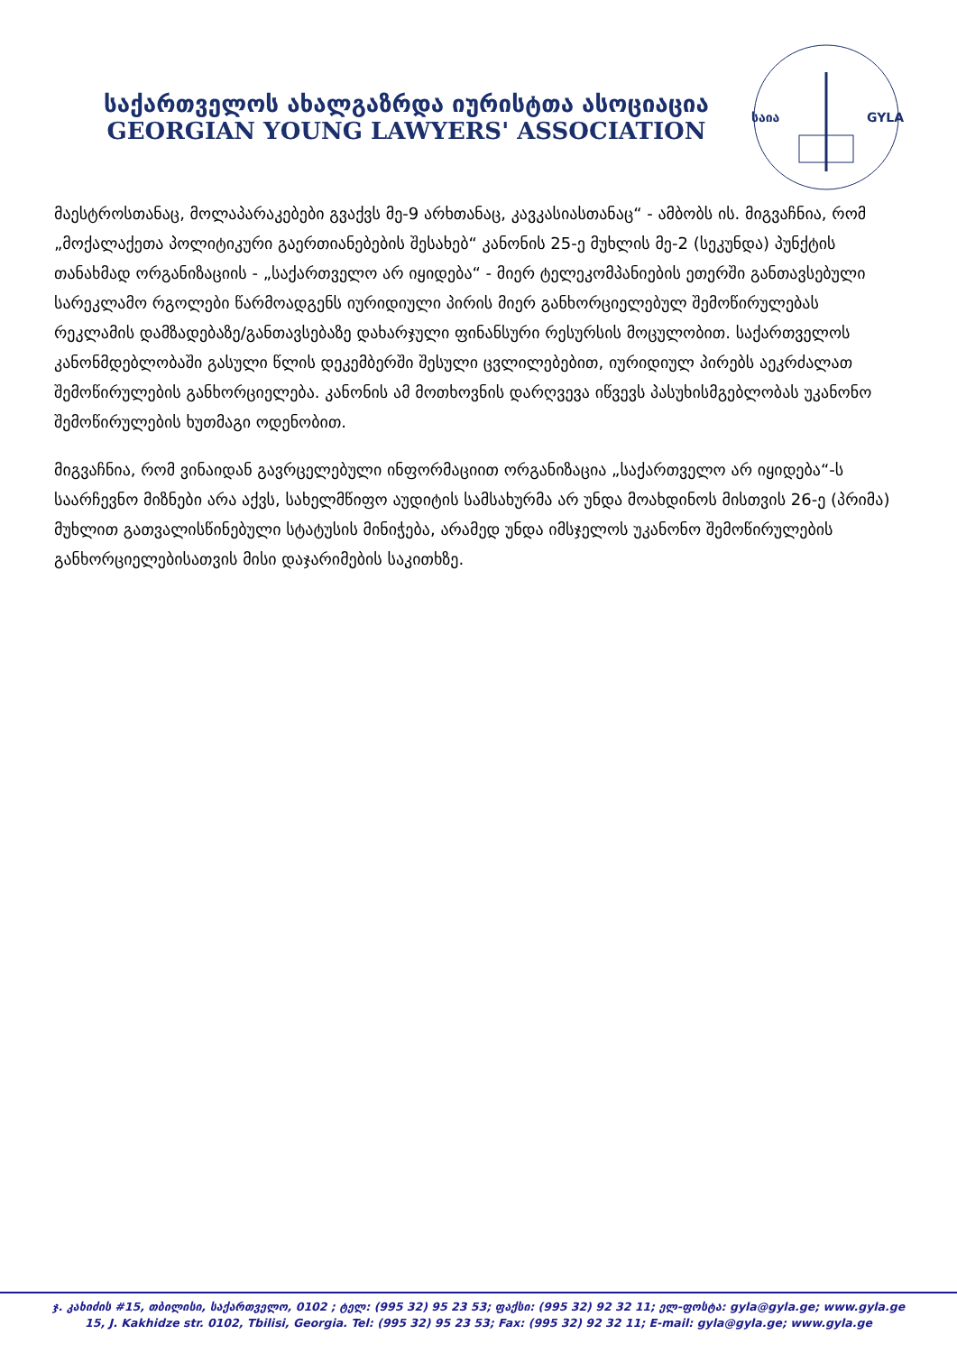საქართველოს ახალგაზრდა იურისტთა ასოციაცია
GEORGIAN YOUNG LAWYERS' ASSOCIATION
საია
GYLA
მაესტროსთანაც, მოლაპარაკებები გვაქვს მე-9 არხთანაც, კავკასიასთანაც“ - ამბობს ის. მიგვაჩნია, რომ „მოქალაქეთა პოლიტიკური გაერთიანებების შესახებ“ კანონის 25-ე მუხლის მე-2 (სეკუნდა) პუნქტის თანახმად ორგანიზაციის - „საქართველო არ იყიდება“ - მიერ ტელეკომპანიების ეთერში განთავსებული სარეკლამო რგოლები წარმოადგენს იურიდიული პირის მიერ განხორციელებულ შემოწირულებას რეკლამის დამზადებაზე/განთავსებაზე დახარჯული ფინანსური რესურსის მოცულობით. საქართველოს კანონმდებლობაში გასული წლის დეკემბერში შესული ცვლილებებით, იურიდიულ პირებს აეკრძალათ შემოწირულების განხორციელება. კანონის ამ მოთხოვნის დარღვევა იწვევს პასუხისმგებლობას უკანონო შემოწირულების ხუთმაგი ოდენობით.
მიგვაჩნია, რომ ვინაიდან გავრცელებული ინფორმაციით ორგანიზაცია „საქართველო არ იყიდება“-ს საარჩევნო მიზნები არა აქვს, სახელმწიფო აუდიტის სამსახურმა არ უნდა მოახდინოს მისთვის 26-ე (პრიმა) მუხლით გათვალისწინებული სტატუსის მინიჭება, არამედ უნდა იმსჯელოს უკანონო შემოწირულების განხორციელებისათვის მისი დაჯარიმების საკითხზე.
ჯ. კახიძის #15, თბილისი, საქართველო, 0102 ; ტელ: (995 32) 95 23 53; ფაქსი: (995 32) 92 32 11; ელ-ფოსტა: gyla@gyla.ge; www.gyla.ge
15, J. Kakhidze str. 0102, Tbilisi, Georgia. Tel: (995 32) 95 23 53; Fax: (995 32) 92 32 11; E-mail: gyla@gyla.ge; www.gyla.ge